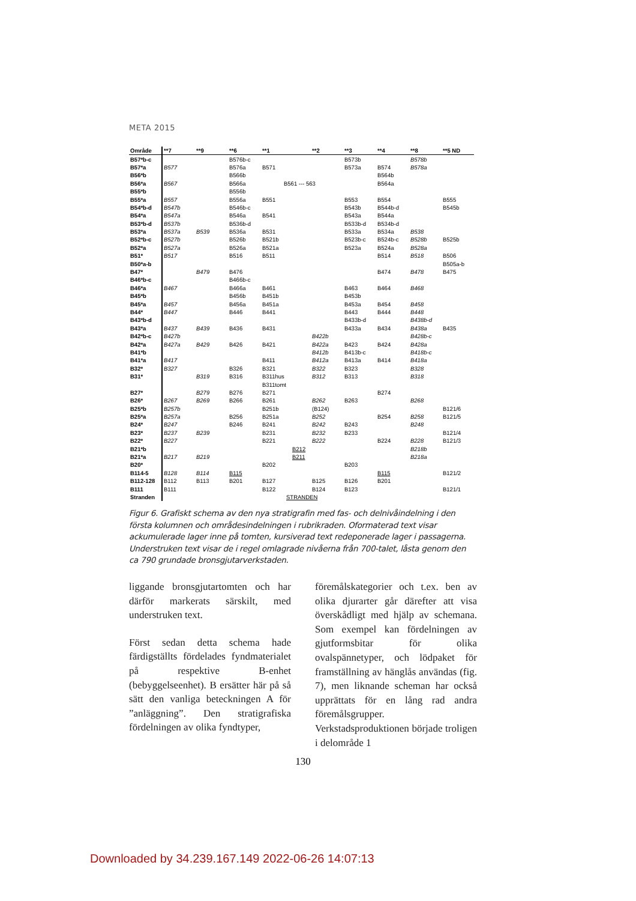META 2015
| Område | **7 | **9 | **6 | **1 | **2 | **3 | **4 | **8 | **5 ND |
| --- | --- | --- | --- | --- | --- | --- | --- | --- | --- |
| B57*b-c | | | B576b-c | | | B573b | | B578b | |
| B57*a | B577 | | B576a | B571 | | B573a | B574 | B578a | |
| B56*b | | | B566b | | | | B564b | | |
| B56*a | B567 | | B566a | B561 --- 563 | | | B564a | | |
| B55*b | | | B556b | | | | | | |
| B55*a | B557 | | B556a | B551 | | B553 | B554 | | B555 |
| B54*b-d | B547b | | B546b-c | | | B543b | B544b-d | | B545b |
| B54*a | B547a | | B546a | B541 | | B543a | B544a | | |
| B53*b-d | B537b | | B536b-d | | | B533b-d | B534b-d | | |
| B53*a | B537a | B539 | B536a | B531 | | B533a | B534a | B538 | |
| B52*b-c | B527b | | B526b | B521b | | B523b-c | B524b-c | B528b | B525b |
| B52*a | B527a | | B526a | B521a | | B523a | B524a | B528a | |
| B51* | B517 | | B516 | B511 | | | B514 | B518 | B506 |
| B50*a-b | | | | | | | | | B505a-b |
| B47* | | B479 | B476 | | | | B474 | B478 | B475 |
| B46*b-c | | | B466b-c | | | | | | |
| B46*a | B467 | | B466a | B461 | | B463 | B464 | B468 | |
| B45*b | | | B456b | B451b | | B453b | | | |
| B45*a | B457 | | B456a | B451a | | B453a | B454 | B458 | |
| B44* | B447 | | B446 | B441 | | B443 | B444 | B448 | |
| B43*b-d | | | | | | B433b-d | | B438b-d | |
| B43*a | B437 | B439 | B436 | B431 | | B433a | B434 | B438a | B435 |
| B42*b-c | B427b | | | | B422b | | | B428b-c | |
| B42*a | B427a | B429 | B426 | B421 | B422a | B423 | B424 | B428a | |
| B41*b | | | | | B412b | B413b-c | | B418b-c | |
| B41*a | B417 | | | B411 | B412a | B413a | B414 | B418a | |
| B32* | B327 | | B326 | B321 | B322 | B323 | | B328 | |
| B31* | | B319 | B316 | B311hus | B312 | B313 | | B318 | |
| | | | | B311tomt | | | | | |
| B27* | | B279 | B276 | B271 | | | B274 | | |
| B26* | B267 | B269 | B266 | B261 | B262 | B263 | | B268 | |
| B25*b | B257b | | | B251b | (B124) | | | | B121/6 |
| B25*a | B257a | | B256 | B251a | B252 | | B254 | B258 | B121/5 |
| B24* | B247 | | B246 | B241 | B242 | B243 | | B248 | |
| B23* | B237 | B239 | | B231 | B232 | B233 | | | B121/4 |
| B22* | B227 | | | B221 | B222 | | B224 | B228 | B121/3 |
| B21*b | | | | B212 | | | | B218b | |
| B21*a | B217 | B219 | | B211 | | | | B218a | |
| B20* | | | | B202 | | B203 | | | |
| B114-5 | B128 | B114 | B115 | | | | B115 | | B121/2 |
| B112-128 | B112 | B113 | B201 | B127 | B125 | B126 | B201 | | |
| B111 | B111 | | | B122 | B124 | B123 | | | B121/1 |
| Stranden | | | | STRANDEN | | | | | |
Figur 6. Grafiskt schema av den nya stratigrafin med fas- och delnivåindelning i den första kolumnen och områdesindelningen i rubrikraden. Oformaterad text visar ackumulerade lager inne på tomten, kursiverad text redeponerade lager i passagerna. Understruken text visar de i regel omlagrade nivåerna från 700-talet, låsta genom den ca 790 grundade bronsgjutarverkstaden.
liggande bronsgjutartomten och har därför markerats särskilt, med understruken text.
Först sedan detta schema hade färdigställts fördelades fyndmaterialet på respektive B-enhet (bebyggelseenhet). B ersätter här på så sätt den vanliga beteckningen A för ”anläggning”. Den stratigrafiska fördelningen av olika fyndtyper,
föremålskategorier och t.ex. ben av olika djurarter går därefter att visa överskådligt med hjälp av schemana. Som exempel kan fördelningen av gjutformsbitar för olika ovalspännetyper, och lödpaket för framställning av hänglås användas (fig. 7), men liknande scheman har också upprättats för en lång rad andra föremålsgrupper. Verkstadsproduktionen började troligen i delområde 1
130
Downloaded by 34.239.167.149 2022-06-26 14:07:13